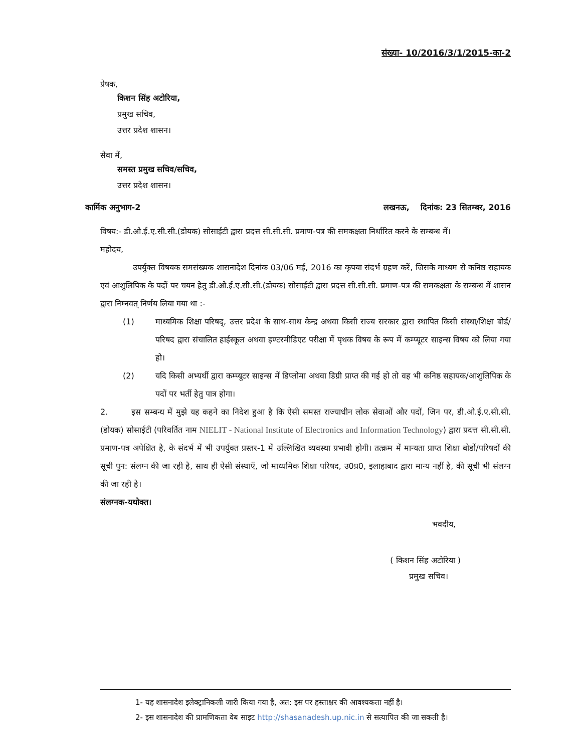संख्या- 10/2016/3/1/2015-का-2
प्रेषक,
किशन सिंह अटोरिया,
प्रमुख सचिव,
उत्तर प्रदेश शासन।
सेवा में,
समस्त प्रमुख सचिव/सचिव,
उत्तर प्रदेश शासन।
कार्मिक अनुभाग-2 लखनऊ, दिनांक: 23 सितम्बर, 2016
विषय:- डी.ओ.ई.ए.सी.सी.(डोयक) सोसाईटी द्वारा प्रदत्त सी.सी.सी. प्रमाण-पत्र की समकक्षता निर्धारित करने के सम्बन्ध में।
महोदय,
उपर्युक्त विषयक समसंख्यक शासनादेश दिनांक 03/06 मई, 2016 का कृपया संदर्भ ग्रहण करें, जिसके माध्यम से कनिष्ठ सहायक एवं आशुलिपिक के पदों पर चयन हेतु डी.ओ.ई.ए.सी.सी.(डोयक) सोसाईटी द्वारा प्रदत्त सी.सी.सी. प्रमाण-पत्र की समकक्षता के सम्बन्ध में शासन द्वारा निम्नवत् निर्णय लिया गया था :-
(1) माध्यमिक शिक्षा परिषद्, उत्तर प्रदेश के साथ-साथ केन्द्र अथवा किसी राज्य सरकार द्वारा स्थापित किसी संस्था/शिक्षा बोर्ड/परिषद द्वारा संचालित हाईस्कूल अथवा इण्टरमीडिएट परीक्षा में पृथक विषय के रूप में कम्प्यूटर साइन्स विषय को लिया गया हो।
(2) यदि किसी अभ्यर्थी द्वारा कम्प्यूटर साइन्स में डिप्लोमा अथवा डिग्री प्राप्त की गई हो तो वह भी कनिष्ठ सहायक/आशुलिपिक के पदों पर भर्ती हेतु पात्र होगा।
2. इस सम्बन्ध में मुझे यह कहने का निदेश हुआ है कि ऐसी समस्त राज्याधीन लोक सेवाओं और पदों, जिन पर, डी.ओ.ई.ए.सी.सी.(डोयक) सोसाईटी (परिवर्तित नाम NIELIT - National Institute of Electronics and Information Technology) द्वारा प्रदत्त सी.सी.सी. प्रमाण-पत्र अपेक्षित है, के संदर्भ में भी उपर्युक्त प्रस्तर-1 में उल्लिखित व्यवस्था प्रभावी होगी। तत्क्रम में मान्यता प्राप्त शिक्षा बोर्डो/परिषदों की सूची पुन: संलग्न की जा रही है, साथ ही ऐसी संस्थाएँ, जो माध्यमिक शिक्षा परिषद, उ0प्र0, इलाहाबाद द्वारा मान्य नहीं है, की सूची भी संलग्न की जा रही है।
संलग्नक-यथोक्त।
भवदीय,
( किशन सिंह अटोरिया )
प्रमुख सचिव।
1- यह शासनादेश इलेक्ट्रानिकली जारी किया गया है, अत: इस पर हस्ताक्षर की आवश्यकता नहीं है।
2- इस शासनादेश की प्रामणिकता वेब साइट http://shasanadesh.up.nic.in से सत्यापित की जा सकती है।